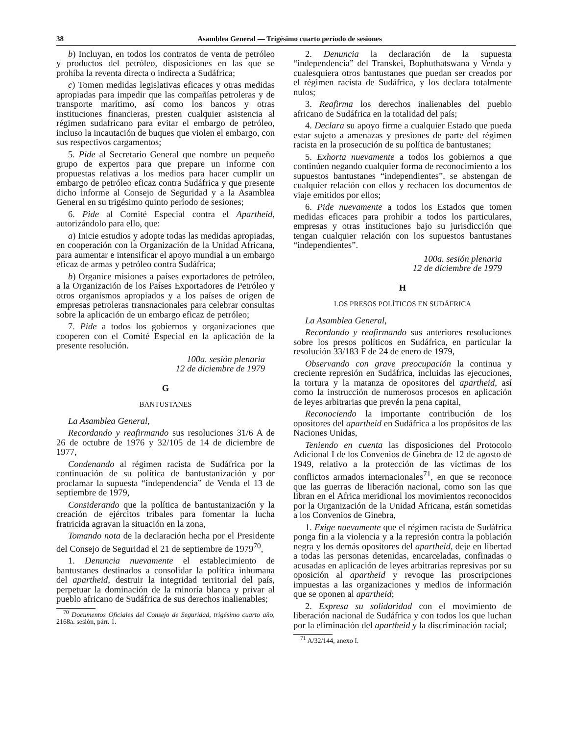38 Asamblea General — Trigésimo cuarto período de sesiones
b) Incluyan, en todos los contratos de venta de petróleo y productos del petróleo, disposiciones en las que se prohíba la reventa directa o indirecta a Sudáfrica;
c) Tomen medidas legislativas eficaces y otras medidas apropiadas para impedir que las compañías petroleras y de transporte marítimo, así como los bancos y otras instituciones financieras, presten cualquier asistencia al régimen sudafricano para evitar el embargo de petróleo, incluso la incautación de buques que violen el embargo, con sus respectivos cargamentos;
5. Pide al Secretario General que nombre un pequeño grupo de expertos para que prepare un informe con propuestas relativas a los medios para hacer cumplir un embargo de petróleo eficaz contra Sudáfrica y que presente dicho informe al Consejo de Seguridad y a la Asamblea General en su trigésimo quinto período de sesiones;
6. Pide al Comité Especial contra el Apartheid, autorizándolo para ello, que:
a) Inicie estudios y adopte todas las medidas apropiadas, en cooperación con la Organización de la Unidad Africana, para aumentar e intensificar el apoyo mundial a un embargo eficaz de armas y petróleo contra Sudáfrica;
b) Organice misiones a países exportadores de petróleo, a la Organización de los Países Exportadores de Petróleo y otros organismos apropiados y a los países de origen de empresas petroleras transnacionales para celebrar consultas sobre la aplicación de un embargo eficaz de petróleo;
7. Pide a todos los gobiernos y organizaciones que cooperen con el Comité Especial en la aplicación de la presente resolución.
100a. sesión plenaria
12 de diciembre de 1979
G
BANTUSTANES
La Asamblea General,
Recordando y reafirmando sus resoluciones 31/6 A de 26 de octubre de 1976 y 32/105 de 14 de diciembre de 1977,
Condenando al régimen racista de Sudáfrica por la continuación de su política de bantustanización y por proclamar la supuesta “independencia” de Venda el 13 de septiembre de 1979,
Considerando que la política de bantustanización y la creación de ejércitos tribales para fomentar la lucha fratricida agravan la situación en la zona,
Tomando nota de la declaración hecha por el Presidente del Consejo de Seguridad el 21 de septiembre de 1979<sup>70</sup>,
1. Denuncia nuevamente el establecimiento de bantustanes destinados a consolidar la política inhumana del apartheid, destruir la integridad territorial del país, perpetuar la dominación de la minoría blanca y privar al pueblo africano de Sudáfrica de sus derechos inalienables;
<sup>70</sup> Documentos Oficiales del Consejo de Seguridad, trigésimo cuarto año, 2168a. sesión, párr. 1.
2. Denuncia la declaración de la supuesta “independencia” del Transkei, Bophuthatswana y Venda y cualesquiera otros bantustanes que puedan ser creados por el régimen racista de Sudáfrica, y los declara totalmente nulos;
3. Reafirma los derechos inalienables del pueblo africano de Sudáfrica en la totalidad del país;
4. Declara su apoyo firme a cualquier Estado que pueda estar sujeto a amenazas y presiones de parte del régimen racista en la prosecución de su política de bantustanes;
5. Exhorta nuevamente a todos los gobiernos a que continúen negando cualquier forma de reconocimiento a los supuestos bantustanes “independientes”, se abstengan de cualquier relación con ellos y rechacen los documentos de viaje emitidos por ellos;
6. Pide nuevamente a todos los Estados que tomen medidas eficaces para prohibir a todos los particulares, empresas y otras instituciones bajo su jurisdicción que tengan cualquier relación con los supuestos bantustanes “independientes”.
100a. sesión plenaria
12 de diciembre de 1979
H
LOS PRESOS POLÍTICOS EN SUDÁFRICA
La Asamblea General,
Recordando y reafirmando sus anteriores resoluciones sobre los presos políticos en Sudáfrica, en particular la resolución 33/183 F de 24 de enero de 1979,
Observando con grave preocupación la continua y creciente represión en Sudáfrica, incluidas las ejecuciones, la tortura y la matanza de opositores del apartheid, así como la instrucción de numerosos procesos en aplicación de leyes arbitrarias que prevén la pena capital,
Reconociendo la importante contribución de los opositores del apartheid en Sudáfrica a los propósitos de las Naciones Unidas,
Teniendo en cuenta las disposiciones del Protocolo Adicional I de los Convenios de Ginebra de 12 de agosto de 1949, relativo a la protección de las víctimas de los conflictos armados internacionales<sup>71</sup>, en que se reconoce que las guerras de liberación nacional, como son las que libran en el Africa meridional los movimientos reconocidos por la Organización de la Unidad Africana, están sometidas a los Convenios de Ginebra,
1. Exige nuevamente que el régimen racista de Sudáfrica ponga fin a la violencia y a la represión contra la población negra y los demás opositores del apartheid, deje en libertad a todas las personas detenidas, encarceladas, confinadas o acusadas en aplicación de leyes arbitrarias represivas por su oposición al apartheid y revoque las proscripciones impuestas a las organizaciones y medios de información que se oponen al apartheid;
2. Expresa su solidaridad con el movimiento de liberación nacional de Sudáfrica y con todos los que luchan por la eliminación del apartheid y la discriminación racial;
<sup>71</sup> A/32/144, anexo I.